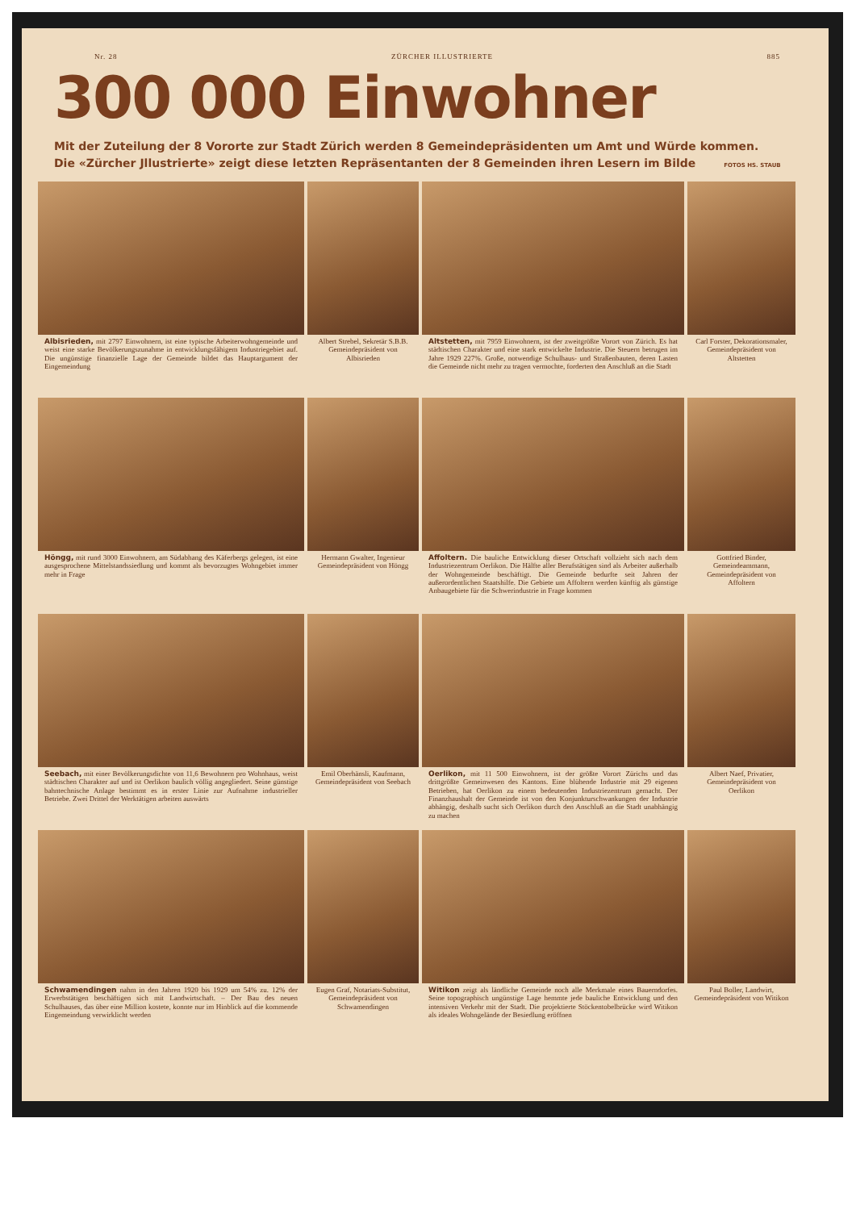Nr. 28 ZÜRCHER ILLUSTRIERTE 885
300 000 Einwohner
Mit der Zuteilung der 8 Vororte zur Stadt Zürich werden 8 Gemeindepräsidenten um Amt und Würde kommen.
Die «Zürcher Jllustrierte» zeigt diese letzten Repräsentanten der 8 Gemeinden ihren Lesern im Bilde FOTOS HS. STAUB
Albisrieden, mit 2797 Einwohnern, ist eine typische Arbeiterwohngemeinde und weist eine starke Bevölkerungszunahme in entwicklungsfähigem Industriegebiet auf. Die ungünstige finanzielle Lage der Gemeinde bildet das Hauptargument der Eingemeindung
Albert Strebel, Sekretär S.B.B. Gemeindepräsident von Albisrieden
Altstetten, mit 7959 Einwohnern, ist der zweitgrößte Vorort von Zürich. Es hat städtischen Charakter und eine stark entwickelte Industrie. Die Steuern betrugen im Jahre 1929 227%. Große, notwendige Schulhaus- und Straßenbauten, deren Lasten die Gemeinde nicht mehr zu tragen vermochte, forderten den Anschluß an die Stadt
Carl Forster, Dekorationsmaler, Gemeindepräsident von Altstetten
Höngg, mit rund 3000 Einwohnern, am Südabhang des Käferbergs gelegen, ist eine ausgesprochene Mittelstandssiedlung und kommt als bevorzugtes Wohngebiet immer mehr in Frage
Hermann Gwalter, Ingenieur Gemeindepräsident von Höngg
Affoltern. Die bauliche Entwicklung dieser Ortschaft vollzieht sich nach dem Industriezentrum Oerlikon. Die Hälfte aller Berufstätigen sind als Arbeiter außerhalb der Wohngemeinde beschäftigt. Die Gemeinde bedurfte seit Jahren der außerordentlichen Staatshilfe. Die Gebiete um Affoltern werden künftig als günstige Anbaugebiete für die Schwerindustrie in Frage kommen
Gottfried Binder, Gemeindeammann, Gemeindepräsident von Affoltern
Seebach, mit einer Bevölkerungsdichte von 11,6 Bewohnern pro Wohnhaus, weist städtischen Charakter auf und ist Oerlikon baulich völlig angegliedert. Seine günstige bahntechnische Anlage bestimmt es in erster Linie zur Aufnahme industrieller Betriebe. Zwei Drittel der Werktätigen arbeiten auswärts
Emil Oberhänsli, Kaufmann, Gemeindepräsident von Seebach
Oerlikon, mit 11 500 Einwohnern, ist der größte Vorort Zürichs und das drittgrößte Gemeinwesen des Kantons. Eine blühende Industrie mit 29 eigenen Betrieben, hat Oerlikon zu einem bedeutenden Industriezentrum gemacht. Der Finanzhaushalt der Gemeinde ist von den Konjunkturschwankungen der Industrie abhängig, deshalb sucht sich Oerlikon durch den Anschluß an die Stadt unabhängig zu machen
Albert Naef, Privatier, Gemeindepräsident von Oerlikon
Schwamendingen nahm in den Jahren 1920 bis 1929 um 54% zu. 12% der Erwerbstätigen beschäftigen sich mit Landwirtschaft. – Der Bau des neuen Schulhauses, das über eine Million kostete, konnte nur im Hinblick auf die kommende Eingemeindung verwirklicht werden
Eugen Graf, Notariats-Substitut, Gemeindepräsident von Schwamendingen
Witikon zeigt als ländliche Gemeinde noch alle Merkmale eines Bauerndorfes. Seine topographisch ungünstige Lage hemmte jede bauliche Entwicklung und den intensiven Verkehr mit der Stadt. Die projektierte Stöckentobelbrücke wird Witikon als ideales Wohngelände der Besiedlung eröffnen
Paul Boller, Landwirt, Gemeindepräsident von Witikon